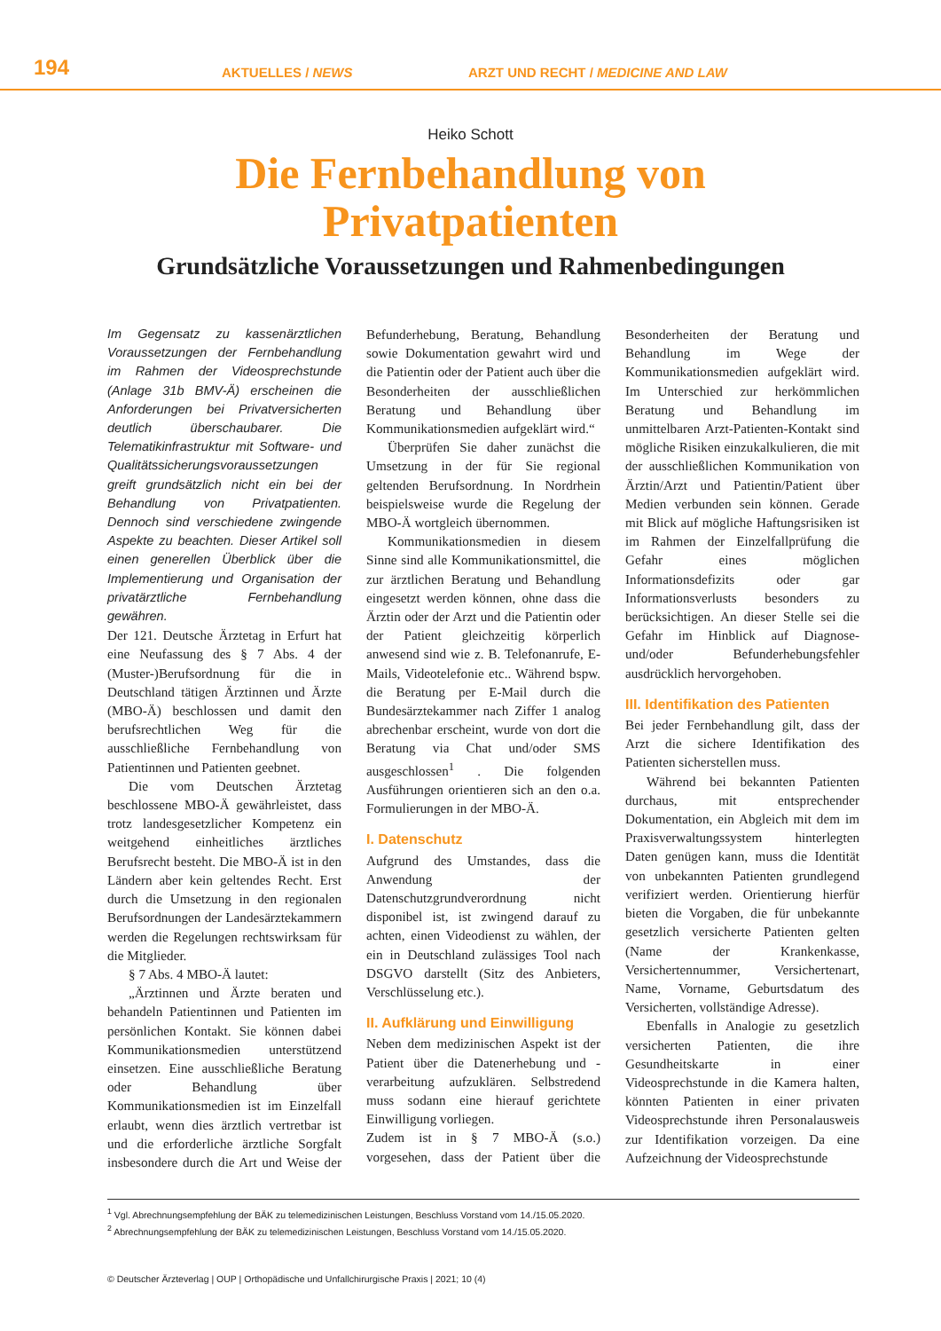194
AKTUELLES / NEWS
ARZT UND RECHT / MEDICINE AND LAW
Heiko Schott
Die Fernbehandlung von
Privatpatienten
Grundsätzliche Voraussetzungen und Rahmenbedingungen
Im Gegensatz zu kassenärztlichen Voraussetzungen der Fernbehandlung im Rahmen der Videosprechstunde (Anlage 31b BMV-Ä) erscheinen die Anforderungen bei Privatversicherten deutlich überschaubarer. Die Telematikinfrastruktur mit Software- und Qualitätssicherungsvoraussetzungen greift grundsätzlich nicht ein bei der Behandlung von Privatpatienten. Dennoch sind verschiedene zwingende Aspekte zu beachten. Dieser Artikel soll einen generellen Überblick über die Implementierung und Organisation der privatärztliche Fernbehandlung gewähren.
Der 121. Deutsche Ärztetag in Erfurt hat eine Neufassung des § 7 Abs. 4 der (Muster-)Berufsordnung für die in Deutschland tätigen Ärztinnen und Ärzte (MBO-Ä) beschlossen und damit den berufsrechtlichen Weg für die ausschließliche Fernbehandlung von Patientinnen und Patienten geebnet.
Die vom Deutschen Ärztetag beschlossene MBO-Ä gewährleistet, dass trotz landesgesetzlicher Kompetenz ein weitgehend einheitliches ärztliches Berufsrecht besteht. Die MBO-Ä ist in den Ländern aber kein geltendes Recht. Erst durch die Umsetzung in den regionalen Berufsordnungen der Landesärztekammern werden die Regelungen rechtswirksam für die Mitglieder.
§ 7 Abs. 4 MBO-Ä lautet:
„Ärztinnen und Ärzte beraten und behandeln Patientinnen und Patienten im persönlichen Kontakt. Sie können dabei Kommunikationsmedien unterstützend einsetzen. Eine ausschließliche Beratung oder Behandlung über Kommunikationsmedien ist im Einzelfall erlaubt, wenn dies ärztlich vertretbar ist und die erforderliche ärztliche Sorgfalt insbesondere durch die Art und Weise der Befunderhebung, Beratung, Behandlung sowie Dokumentation gewahrt wird und die Patientin oder der Patient auch über die Besonderheiten der ausschließlichen Beratung und Behandlung über Kommunikationsmedien aufgeklärt wird.“
Überprüfen Sie daher zunächst die Umsetzung in der für Sie regional geltenden Berufsordnung. In Nordrhein beispielsweise wurde die Regelung der MBO-Ä wortgleich übernommen.
Kommunikationsmedien in diesem Sinne sind alle Kommunikationsmittel, die zur ärztlichen Beratung und Behandlung eingesetzt werden können, ohne dass die Ärztin oder der Arzt und die Patientin oder der Patient gleichzeitig körperlich anwesend sind wie z. B. Telefonanrufe, E-Mails, Videotelefonie etc.. Während bspw. die Beratung per E-Mail durch die Bundesärztekammer nach Ziffer 1 analog abrechenbar erscheint, wurde von dort die Beratung via Chat und/oder SMS ausgeschlossen<sup>1</sup> . Die folgenden Ausführungen orientieren sich an den o.a. Formulierungen in der MBO-Ä.
I. Datenschutz
Aufgrund des Umstandes, dass die Anwendung der Datenschutzgrundverordnung nicht disponibel ist, ist zwingend darauf zu achten, einen Videodienst zu wählen, der ein in Deutschland zulässiges Tool nach DSGVO darstellt (Sitz des Anbieters, Verschlüsselung etc.).
II. Aufklärung und Einwilligung
Neben dem medizinischen Aspekt ist der Patient über die Datenerhebung und -verarbeitung aufzuklären. Selbstredend muss sodann eine hierauf gerichtete Einwilligung vorliegen.
Zudem ist in § 7 MBO-Ä (s.o.) vorgesehen, dass der Patient über die Besonderheiten der Beratung und Behandlung im Wege der Kommunikationsmedien aufgeklärt wird. Im Unterschied zur herkömmlichen Beratung und Behandlung im unmittelbaren Arzt-Patienten-Kontakt sind mögliche Risiken einzukalkulieren, die mit der ausschließlichen Kommunikation von Ärztin/Arzt und Patientin/Patient über Medien verbunden sein können. Gerade mit Blick auf mögliche Haftungsrisiken ist im Rahmen der Einzelfallprüfung die Gefahr eines möglichen Informationsdefizits oder gar Informationsverlusts besonders zu berücksichtigen. An dieser Stelle sei die Gefahr im Hinblick auf Diagnose- und/oder Befunderhebungsfehler ausdrücklich hervorgehoben.
III. Identifikation des Patienten
Bei jeder Fernbehandlung gilt, dass der Arzt die sichere Identifikation des Patienten sicherstellen muss.
Während bei bekannten Patienten durchaus, mit entsprechender Dokumentation, ein Abgleich mit dem im Praxisverwaltungssystem hinterlegten Daten genügen kann, muss die Identität von unbekannten Patienten grundlegend verifiziert werden. Orientierung hierfür bieten die Vorgaben, die für unbekannte gesetzlich versicherte Patienten gelten (Name der Krankenkasse, Versichertennummer, Versichertenart, Name, Vorname, Geburtsdatum des Versicherten, vollständige Adresse).
Ebenfalls in Analogie zu gesetzlich versicherten Patienten, die ihre Gesundheitskarte in einer Videosprechstunde in die Kamera halten, könnten Patienten in einer privaten Videosprechstunde ihren Personalausweis zur Identifikation vorzeigen. Da eine Aufzeichnung der Videosprechstunde
<sup>1</sup> Vgl. Abrechnungsempfehlung der BÄK zu telemedizinischen Leistungen, Beschluss Vorstand vom 14./15.05.2020.
<sup>2</sup> Abrechnungsempfehlung der BÄK zu telemedizinischen Leistungen, Beschluss Vorstand vom 14./15.05.2020.
© Deutscher Ärzteverlag | OUP | Orthopädische und Unfallchirurgische Praxis | 2021; 10 (4)